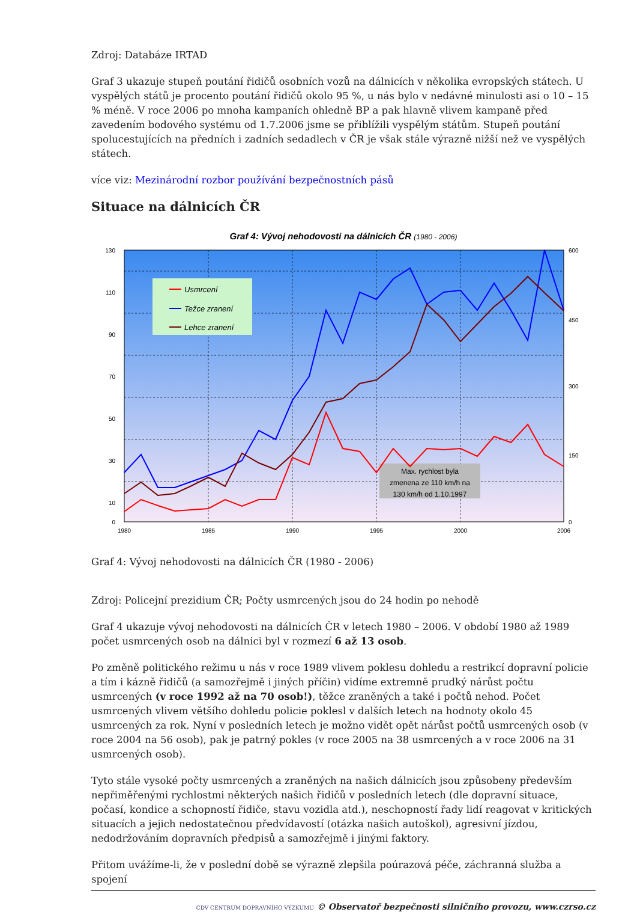Zdroj: Databáze IRTAD
Graf 3 ukazuje stupeň poutání řidičů osobních vozů na dálnicích v několika evropských státech. U vyspělých států je procento poutání řidičů okolo 95 %, u nás bylo v nedávné minulosti asi o 10 – 15 % méně. V roce 2006 po mnoha kampaních ohledně BP a pak hlavně vlivem kampaně před zavedením bodového systému od 1.7.2006 jsme se přiblížili vyspělým státům. Stupeň poutání spolucestujících na předních i zadních sedadlech v ČR je však stále výrazně nižší než ve vyspělých státech.
více viz: Mezinárodní rozbor používání bezpečnostních pásů
Situace na dálnicích ČR
Graf 4: Vývoj nehodovosti na dálnicích ČR (1980 - 2006)
Usmrcení
Težce zranení
Lehce zranení
Max. rychlost byla
zmenena ze 110 km/h na
130 km/h od 1.10.1997
130
110
90
70
50
30
10
0
600
450
300
150
0
1980
1985
1990
1995
2000
2006
Graf 4: Vývoj nehodovosti na dálnicích ČR (1980 - 2006)
Zdroj: Policejní prezidium ČR; Počty usmrcených jsou do 24 hodin po nehodě
Graf 4 ukazuje vývoj nehodovosti na dálnicích ČR v letech 1980 – 2006. V období 1980 až 1989 počet usmrcených osob na dálnici byl v rozmezí 6 až 13 osob.
Po změně politického režimu u nás v roce 1989 vlivem poklesu dohledu a restrikcí dopravní policie a tím i kázně řidičů (a samozřejmě i jiných příčin) vidíme extremně prudký nárůst počtu usmrcených (v roce 1992 až na 70 osob!), těžce zraněných a také i počtů nehod. Počet usmrcených vlivem většího dohledu policie poklesl v dalších letech na hodnoty okolo 45 usmrcených za rok. Nyní v posledních letech je možno vidět opět nárůst počtů usmrcených osob (v roce 2004 na 56 osob), pak je patrný pokles (v roce 2005 na 38 usmrcených a v roce 2006 na 31 usmrcených osob).
Tyto stále vysoké počty usmrcených a zraněných na našich dálnicích jsou způsobeny především nepřiměřenými rychlostmi některých našich řidičů v posledních letech (dle dopravní situace, počasí, kondice a schopností řidiče, stavu vozidla atd.), neschopností řady lidí reagovat v kritických situacích a jejich nedostatečnou předvídavostí (otázka našich autoškol), agresivní jízdou, nedodržováním dopravních předpisů a samozřejmě i jinými faktory.
Přitom uvážíme-li, že v poslední době se výrazně zlepšila poúrazová péče, záchranná služba a spojení
CDV CENTRUM DOPRAVNÍHO VÝZKUMU © Observatoř bezpečnosti silničního provozu, www.czrso.cz